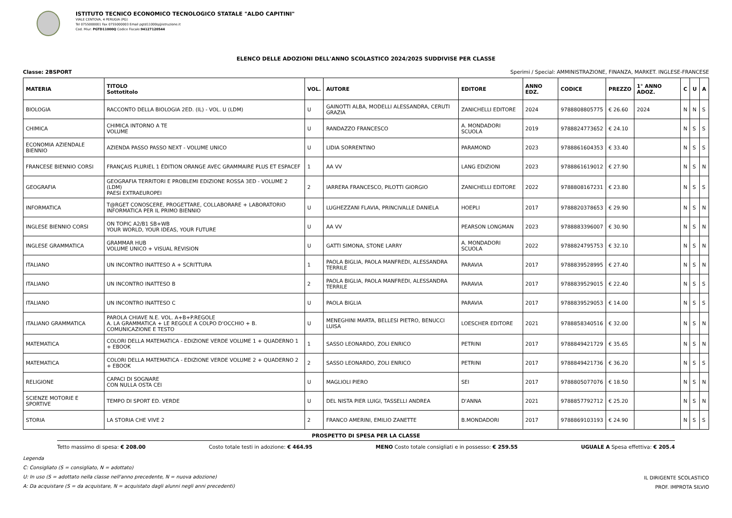ISTITUTO TECNICO ECONOMICO TECNOLOGICO STATALE "ALDO CAPITINI"
VIALE CENTOVA, 4 PERUGIA (PG)
Tel 0755000001 Fax 0755000003 Email pgtd11000q@istruzione.it
Cod. Miur: PGTD11000Q Codice Fiscale:94127120544
ELENCO DELLE ADOZIONI DELL'ANNO SCOLASTICO 2024/2025 SUDDIVISE PER CLASSE
Classe: 2BSPORT Sperimi / Special: AMMINISTRAZIONE, FINANZA, MARKET. INGLESE-FRANCESE
| MATERIA | TITOLO Sottotitolo | VOL. | AUTORE | EDITORE | ANNO EDZ. | CODICE | PREZZO | 1° ANNO ADOZ. | C | U | A |
| --- | --- | --- | --- | --- | --- | --- | --- | --- | --- | --- | --- |
| BIOLOGIA | RACCONTO DELLA BIOLOGIA 2ED. (IL) - VOL. U (LDM) | U | GAINOTTI ALBA, MODELLI ALESSANDRA, CERUTI GRAZIA | ZANICHELLI EDITORE | 2024 | 9788808805775 | € 26.60 | 2024 | N | N | S |
| CHIMICA | CHIMICA INTORNO A TE VOLUME | U | RANDAZZO FRANCESCO | A. MONDADORI SCUOLA | 2019 | 9788824773652 | € 24.10 | | N | S | S |
| ECONOMIA AZIENDALE BIENNIO | AZIENDA PASSO PASSO NEXT - VOLUME UNICO | U | LIDIA SORRENTINO | PARAMOND | 2023 | 9788861604353 | € 33.40 | | N | S | S |
| FRANCESE BIENNIO CORSI | FRANÇAIS PLURIEL 1 ÉDITION ORANGE AVEC GRAMMAIRE PLUS ET ESPACEF | 1 | AA VV | LANG EDIZIONI | 2023 | 9788861619012 | € 27.90 | | N | S | N |
| GEOGRAFIA | GEOGRAFIA TERRITORI E PROBLEMI EDIZIONE ROSSA 3ED - VOLUME 2 (LDM) PAESI EXTRAEUROPEI | 2 | IARRERA FRANCESCO, PILOTTI GIORGIO | ZANICHELLI EDITORE | 2022 | 9788808167231 | € 23.80 | | N | S | S |
| INFORMATICA | T@RGET CONOSCERE, PROGETTARE, COLLABORARE + LABORATORIO INFORMATICA PER IL PRIMO BIENNIO | U | LUGHEZZANI FLAVIA, PRINCIVALLE DANIELA | HOEPLI | 2017 | 9788820378653 | € 29.90 | | N | S | N |
| INGLESE BIENNIO CORSI | ON TOPIC A2/B1 SB+WB YOUR WORLD, YOUR IDEAS, YOUR FUTURE | U | AA VV | PEARSON LONGMAN | 2023 | 9788883396007 | € 30.90 | | N | S | N |
| INGLESE GRAMMATICA | GRAMMAR HUB VOLUME UNICO + VISUAL REVISION | U | GATTI SIMONA, STONE LARRY | A. MONDADORI SCUOLA | 2022 | 9788824795753 | € 32.10 | | N | S | N |
| ITALIANO | UN INCONTRO INATTESO A + SCRITTURA | 1 | PAOLA BIGLIA, PAOLA MANFREDI, ALESSANDRA TERRILE | PARAVIA | 2017 | 9788839528995 | € 27.40 | | N | S | N |
| ITALIANO | UN INCONTRO INATTESO B | 2 | PAOLA BIGLIA, PAOLA MANFREDI, ALESSANDRA TERRILE | PARAVIA | 2017 | 9788839529015 | € 22.40 | | N | S | S |
| ITALIANO | UN INCONTRO INATTESO C | U | PAOLA BIGLIA | PARAVIA | 2017 | 9788839529053 | € 14.00 | | N | S | S |
| ITALIANO GRAMMATICA | PAROLA CHIAVE N.E. VOL. A+B+P.REGOLE A. LA GRAMMATICA + LE REGOLE A COLPO D'OCCHIO + B. COMUNICAZIONE E TESTO | U | MENEGHINI MARTA, BELLESI PIETRO, BENUCCI LUISA | LOESCHER EDITORE | 2021 | 9788858340516 | € 32.00 | | N | S | N |
| MATEMATICA | COLORI DELLA MATEMATICA - EDIZIONE VERDE VOLUME 1 + QUADERNO 1 + EBOOK | 1 | SASSO LEONARDO, ZOLI ENRICO | PETRINI | 2017 | 9788849421729 | € 35.65 | | N | S | N |
| MATEMATICA | COLORI DELLA MATEMATICA - EDIZIONE VERDE VOLUME 2 + QUADERNO 2 + EBOOK | 2 | SASSO LEONARDO, ZOLI ENRICO | PETRINI | 2017 | 9788849421736 | € 36.20 | | N | S | S |
| RELIGIONE | CAPACI DI SOGNARE CON NULLA OSTA CEI | U | MAGLIOLI PIERO | SEI | 2017 | 9788805077076 | € 18.50 | | N | S | N |
| SCIENZE MOTORIE E SPORTIVE | TEMPO DI SPORT ED. VERDE | U | DEL NISTA PIER LUIGI, TASSELLI ANDREA | D'ANNA | 2021 | 9788857792712 | € 25.20 | | N | S | N |
| STORIA | LA STORIA CHE VIVE 2 | 2 | FRANCO AMERINI, EMILIO ZANETTE | B.MONDADORI | 2017 | 9788869103193 | € 24.90 | | N | S | S |
PROSPETTO DI SPESA PER LA CLASSE
Tetto massimo di spesa: € 208.00 Costo totale testi in adozione: € 464.95 MENO Costo totale consigliati e in possesso: € 259.55 UGUALE A Spesa effettiva: € 205.4
Legenda
C: Consigliato (S = consigliato, N = adottato)
U: In uso (S = adottato nella classe nell'anno precedente, N = nuova adozione)
A: Da acquistare (S = da acquistare, N = acquistato dagli alunni negli anni precedenti)
IL DIRIGENTE SCOLASTICO
PROF. IMPROTA SILVIO